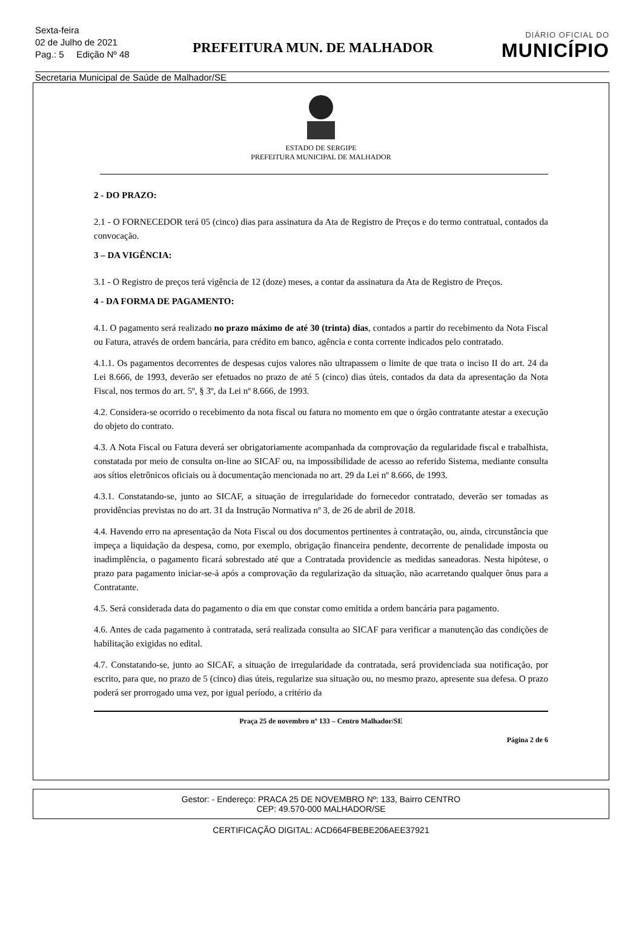Sexta-feira
02 de Julho de 2021
Pag.: 5 Edição Nº 48
PREFEITURA MUN. DE MALHADOR
DIÁRIO OFICIAL DO
MUNICÍPIO
Secretaria Municipal de Saúde de Malhador/SE
ESTADO DE SERGIPE
PREFEITURA MUNICIPAL DE MALHADOR
2 - DO PRAZO:
2.1 - O FORNECEDOR terá 05 (cinco) dias para assinatura da Ata de Registro de Preços e do termo contratual, contados da convocação.
3 – DA VIGÊNCIA:
3.1 - O Registro de preços terá vigência de 12 (doze) meses, a contar da assinatura da Ata de Registro de Preços.
4 - DA FORMA DE PAGAMENTO:
4.1. O pagamento será realizado no prazo máximo de até 30 (trinta) dias, contados a partir do recebimento da Nota Fiscal ou Fatura, através de ordem bancária, para crédito em banco, agência e conta corrente indicados pelo contratado.
4.1.1. Os pagamentos decorrentes de despesas cujos valores não ultrapassem o limite de que trata o inciso II do art. 24 da Lei 8.666, de 1993, deverão ser efetuados no prazo de até 5 (cinco) dias úteis, contados da data da apresentação da Nota Fiscal, nos termos do art. 5º, § 3º, da Lei nº 8.666, de 1993.
4.2. Considera-se ocorrido o recebimento da nota fiscal ou fatura no momento em que o órgão contratante atestar a execução do objeto do contrato.
4.3. A Nota Fiscal ou Fatura deverá ser obrigatoriamente acompanhada da comprovação da regularidade fiscal e trabalhista, constatada por meio de consulta on-line ao SICAF ou, na impossibilidade de acesso ao referido Sistema, mediante consulta aos sítios eletrônicos oficiais ou à documentação mencionada no art. 29 da Lei nº 8.666, de 1993.
4.3.1. Constatando-se, junto ao SICAF, a situação de irregularidade do fornecedor contratado, deverão ser tomadas as providências previstas no do art. 31 da Instrução Normativa nº 3, de 26 de abril de 2018.
4.4. Havendo erro na apresentação da Nota Fiscal ou dos documentos pertinentes à contratação, ou, ainda, circunstância que impeça a liquidação da despesa, como, por exemplo, obrigação financeira pendente, decorrente de penalidade imposta ou inadimplência, o pagamento ficará sobrestado até que a Contratada providencie as medidas saneadoras. Nesta hipótese, o prazo para pagamento iniciar-se-á após a comprovação da regularização da situação, não acarretando qualquer ônus para a Contratante.
4.5. Será considerada data do pagamento o dia em que constar como emitida a ordem bancária para pagamento.
4.6. Antes de cada pagamento à contratada, será realizada consulta ao SICAF para verificar a manutenção das condições de habilitação exigidas no edital.
4.7. Constatando-se, junto ao SICAF, a situação de irregularidade da contratada, será providenciada sua notificação, por escrito, para que, no prazo de 5 (cinco) dias úteis, regularize sua situação ou, no mesmo prazo, apresente sua defesa. O prazo poderá ser prorrogado uma vez, por igual período, a critério da
Praça 25 de novembro nº 133 – Centro Malhador/SE
Página 2 de 6
Gestor: - Endereço: PRACA 25 DE NOVEMBRO Nº: 133, Bairro CENTRO
CEP: 49.570-000 MALHADOR/SE
CERTIFICAÇÃO DIGITAL: ACD664FBEBE206AEE37921